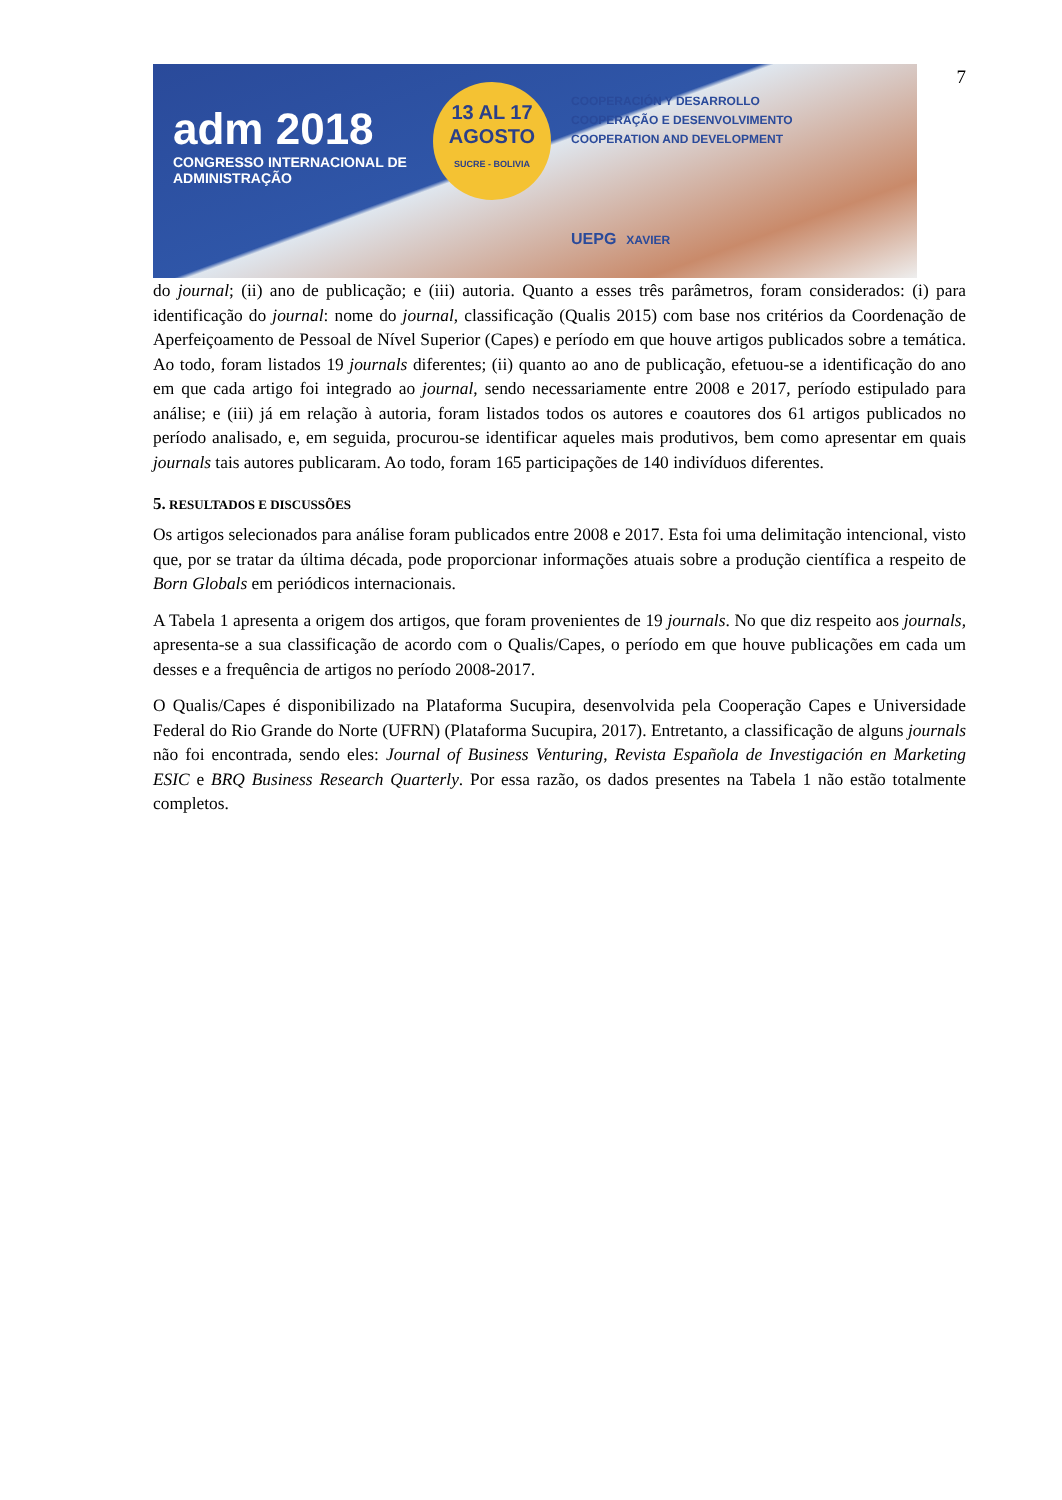7
adm 2018
CONGRESSO INTERNACIONAL DE
ADMINISTRAÇÃO
13 AL 17
AGOSTO
SUCRE - BOLIVIA
COOPERACIÓN Y DESARROLLO
COOPERAÇÃO E DESENVOLVIMENTO
COOPERATION AND DEVELOPMENT
UEPG XAVIER
do journal; (ii) ano de publicação; e (iii) autoria. Quanto a esses três parâmetros, foram considerados: (i) para identificação do journal: nome do journal, classificação (Qualis 2015) com base nos critérios da Coordenação de Aperfeiçoamento de Pessoal de Nível Superior (Capes) e período em que houve artigos publicados sobre a temática. Ao todo, foram listados 19 journals diferentes; (ii) quanto ao ano de publicação, efetuou-se a identificação do ano em que cada artigo foi integrado ao journal, sendo necessariamente entre 2008 e 2017, período estipulado para análise; e (iii) já em relação à autoria, foram listados todos os autores e coautores dos 61 artigos publicados no período analisado, e, em seguida, procurou-se identificar aqueles mais produtivos, bem como apresentar em quais journals tais autores publicaram. Ao todo, foram 165 participações de 140 indivíduos diferentes.
5. RESULTADOS E DISCUSSÕES
Os artigos selecionados para análise foram publicados entre 2008 e 2017. Esta foi uma delimitação intencional, visto que, por se tratar da última década, pode proporcionar informações atuais sobre a produção científica a respeito de Born Globals em periódicos internacionais.
A Tabela 1 apresenta a origem dos artigos, que foram provenientes de 19 journals. No que diz respeito aos journals, apresenta-se a sua classificação de acordo com o Qualis/Capes, o período em que houve publicações em cada um desses e a frequência de artigos no período 2008-2017.
O Qualis/Capes é disponibilizado na Plataforma Sucupira, desenvolvida pela Cooperação Capes e Universidade Federal do Rio Grande do Norte (UFRN) (Plataforma Sucupira, 2017). Entretanto, a classificação de alguns journals não foi encontrada, sendo eles: Journal of Business Venturing, Revista Española de Investigación en Marketing ESIC e BRQ Business Research Quarterly. Por essa razão, os dados presentes na Tabela 1 não estão totalmente completos.